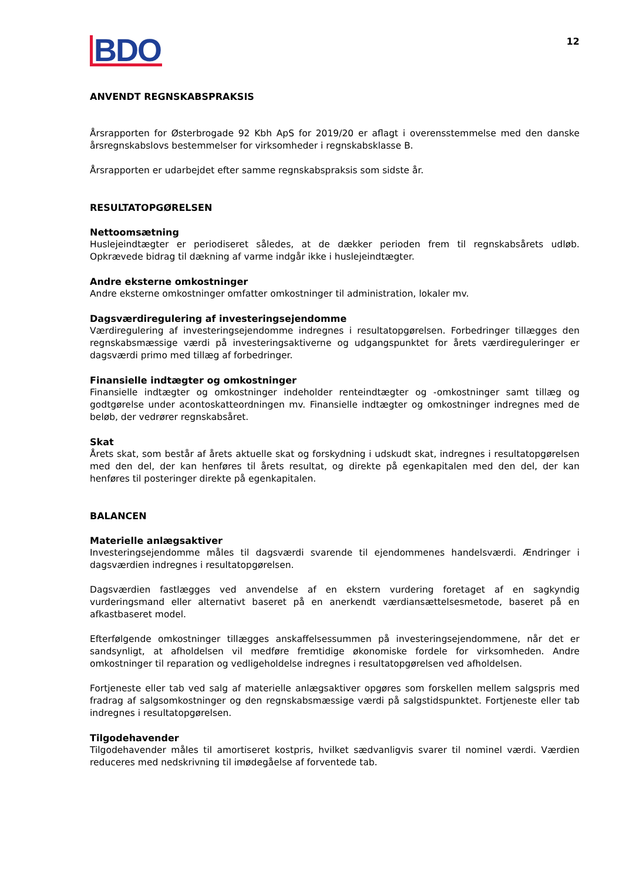BDO
12
ANVENDT REGNSKABSPRAKSIS
Årsrapporten for Østerbrogade 92 Kbh ApS for 2019/20 er aflagt i overensstemmelse med den danske årsregnskabslovs bestemmelser for virksomheder i regnskabsklasse B.
Årsrapporten er udarbejdet efter samme regnskabspraksis som sidste år.
RESULTATOPGØRELSEN
Nettoomsætning
Huslejeindtægter er periodiseret således, at de dækker perioden frem til regnskabsårets udløb. Opkrævede bidrag til dækning af varme indgår ikke i huslejeindtægter.
Andre eksterne omkostninger
Andre eksterne omkostninger omfatter omkostninger til administration, lokaler mv.
Dagsværdiregulering af investeringsejendomme
Værdiregulering af investeringsejendomme indregnes i resultatopgørelsen. Forbedringer tillægges den regnskabsmæssige værdi på investeringsaktiverne og udgangspunktet for årets værdireguleringer er dagsværdi primo med tillæg af forbedringer.
Finansielle indtægter og omkostninger
Finansielle indtægter og omkostninger indeholder renteindtægter og -omkostninger samt tillæg og godtgørelse under acontoskatteordningen mv. Finansielle indtægter og omkostninger indregnes med de beløb, der vedrører regnskabsåret.
Skat
Årets skat, som består af årets aktuelle skat og forskydning i udskudt skat, indregnes i resultatopgørelsen med den del, der kan henføres til årets resultat, og direkte på egenkapitalen med den del, der kan henføres til posteringer direkte på egenkapitalen.
BALANCEN
Materielle anlægsaktiver
Investeringsejendomme måles til dagsværdi svarende til ejendommenes handelsværdi. Ændringer i dagsværdien indregnes i resultatopgørelsen.
Dagsværdien fastlægges ved anvendelse af en ekstern vurdering foretaget af en sagkyndig vurderingsmand eller alternativt baseret på en anerkendt værdiansættelsesmetode, baseret på en afkastbaseret model.
Efterfølgende omkostninger tillægges anskaffelsessummen på investeringsejendommene, når det er sandsynligt, at afholdelsen vil medføre fremtidige økonomiske fordele for virksomheden. Andre omkostninger til reparation og vedligeholdelse indregnes i resultatopgørelsen ved afholdelsen.
Fortjeneste eller tab ved salg af materielle anlægsaktiver opgøres som forskellen mellem salgspris med fradrag af salgsomkostninger og den regnskabsmæssige værdi på salgstidspunktet. Fortjeneste eller tab indregnes i resultatopgørelsen.
Tilgodehavender
Tilgodehavender måles til amortiseret kostpris, hvilket sædvanligvis svarer til nominel værdi. Værdien reduceres med nedskrivning til imødegåelse af forventede tab.